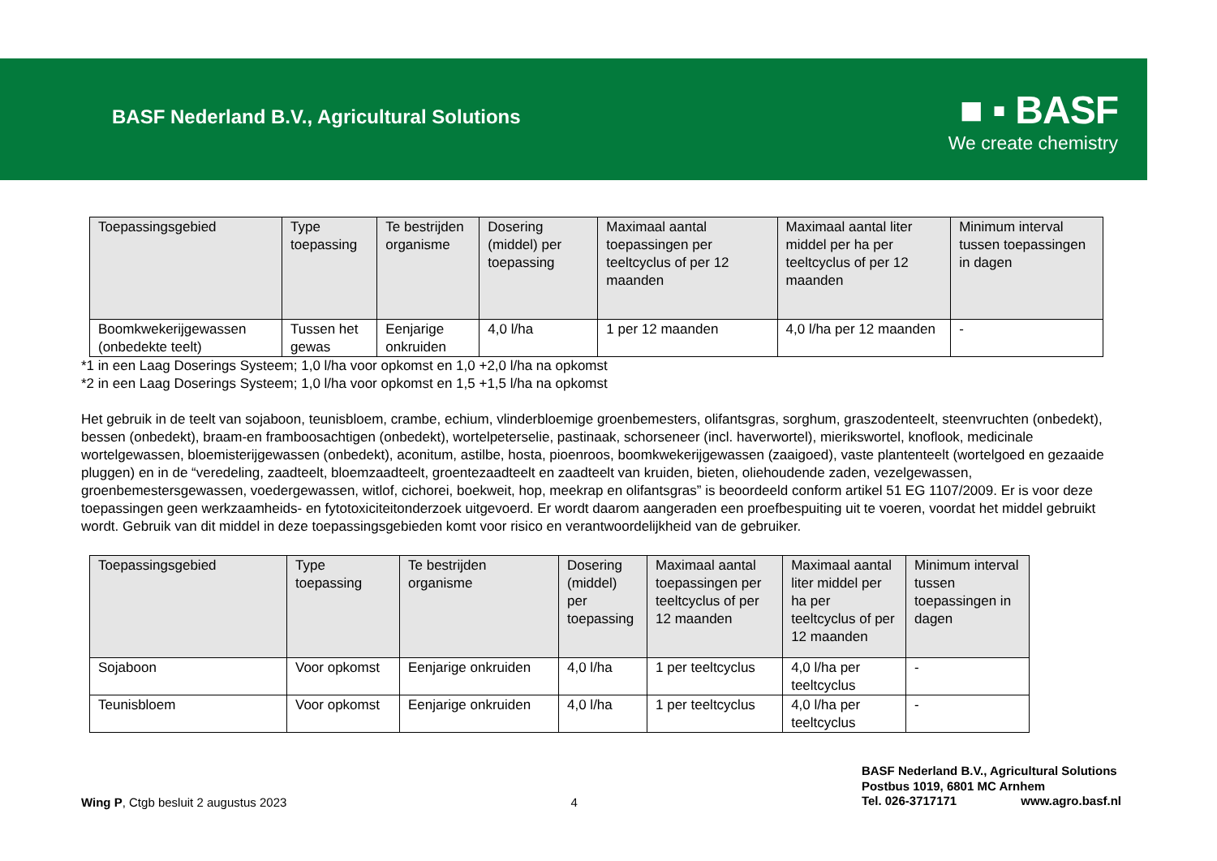BASF Nederland B.V., Agricultural Solutions
■ ▪ BASF
We create chemistry
| Toepassingsgebied | Type toepassing | Te bestrijden organisme | Dosering (middel) per toepassing | Maximaal aantal toepassingen per teeltcyclus of per 12 maanden | Maximaal aantal liter middel per ha per teeltcyclus of per 12 maanden | Minimum interval tussen toepassingen in dagen |
| --- | --- | --- | --- | --- | --- | --- |
| Boomkwekerijgewassen (onbedekte teelt) | Tussen het gewas | Eenjarige onkruiden | 4,0 l/ha | 1 per 12 maanden | 4,0 l/ha per 12 maanden | - |
*1 in een Laag Doserings Systeem; 1,0 l/ha voor opkomst en 1,0 +2,0 l/ha na opkomst
*2 in een Laag Doserings Systeem; 1,0 l/ha voor opkomst en 1,5 +1,5 l/ha na opkomst
Het gebruik in de teelt van sojaboon, teunisbloem, crambe, echium, vlinderbloemige groenbemesters, olifantsgras, sorghum, graszodenteelt, steenvruchten (onbedekt), bessen (onbedekt), braam-en framboosachtigen (onbedekt), wortelpeterselie, pastinaak, schorseneer (incl. haverwortel), mierikswortel, knoflook, medicinale wortelgewassen, bloemisterijgewassen (onbedekt), aconitum, astilbe, hosta, pioenroos, boomkwekerijgewassen (zaaigoed), vaste plantenteelt (wortelgoed en gezaaide pluggen) en in de “veredeling, zaadteelt, bloemzaadteelt, groentezaadteelt en zaadteelt van kruiden, bieten, oliehoudende zaden, vezelgewassen, groenbemestersgewassen, voedergewassen, witlof, cichorei, boekweit, hop, meekrap en olifantsgras” is beoordeeld conform artikel 51 EG 1107/2009. Er is voor deze toepassingen geen werkzaamheids- en fytotoxiciteitonderzoek uitgevoerd. Er wordt daarom aangeraden een proefbespuiting uit te voeren, voordat het middel gebruikt wordt. Gebruik van dit middel in deze toepassingsgebieden komt voor risico en verantwoordelijkheid van de gebruiker.
| Toepassingsgebied | Type toepassing | Te bestrijden organisme | Dosering (middel) per toepassing | Maximaal aantal toepassingen per teeltcyclus of per 12 maanden | Maximaal aantal liter middel per ha per teeltcyclus of per 12 maanden | Minimum interval tussen toepassingen in dagen |
| --- | --- | --- | --- | --- | --- | --- |
| Sojaboon | Voor opkomst | Eenjarige onkruiden | 4,0 l/ha | 1 per teeltcyclus | 4,0 l/ha per teeltcyclus | - |
| Teunisbloem | Voor opkomst | Eenjarige onkruiden | 4,0 l/ha | 1 per teeltcyclus | 4,0 l/ha per teeltcyclus | - |
Wing P, Ctgb besluit 2 augustus 2023
4
BASF Nederland B.V., Agricultural Solutions
Postbus 1019, 6801 MC Arnhem
Tel. 026-3717171 www.agro.basf.nl